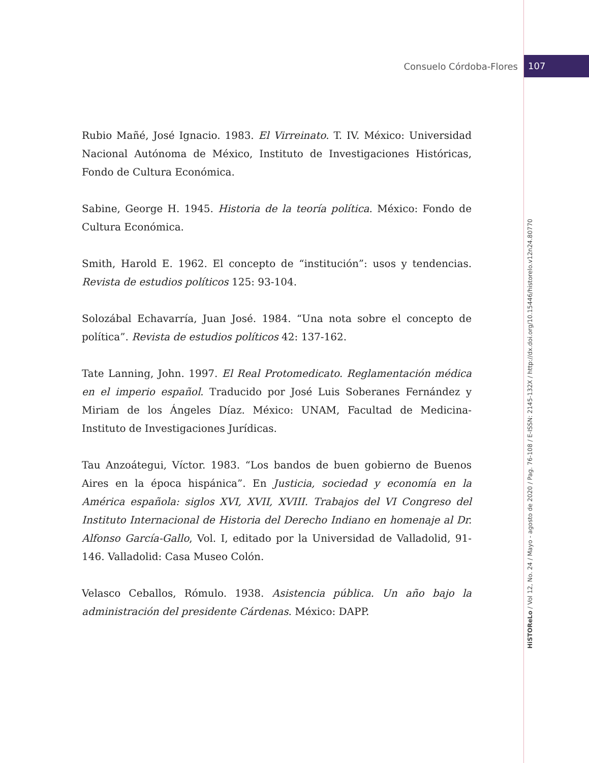Consuelo Córdoba-Flores 107
HiSTOReLo / Vol 12, No. 24 / Mayo - agosto de 2020 / Pag. 76-108 / E-ISSN: 2145-132X / http://dx.doi.org/10.15446/historelo.v12n24.80770
Rubio Mañé, José Ignacio. 1983. El Virreinato. T. IV. México: Universidad Nacional Autónoma de México, Instituto de Investigaciones Históricas, Fondo de Cultura Económica.
Sabine, George H. 1945. Historia de la teoría política. México: Fondo de Cultura Económica.
Smith, Harold E. 1962. El concepto de “institución”: usos y tendencias. Revista de estudios políticos 125: 93-104.
Solozábal Echavarría, Juan José. 1984. “Una nota sobre el concepto de política”. Revista de estudios políticos 42: 137-162.
Tate Lanning, John. 1997. El Real Protomedicato. Reglamentación médica en el imperio español. Traducido por José Luis Soberanes Fernández y Miriam de los Ángeles Díaz. México: UNAM, Facultad de Medicina-Instituto de Investigaciones Jurídicas.
Tau Anzoátegui, Víctor. 1983. “Los bandos de buen gobierno de Buenos Aires en la época hispánica”. En Justicia, sociedad y economía en la América española: siglos XVI, XVII, XVIII. Trabajos del VI Congreso del Instituto Internacional de Historia del Derecho Indiano en homenaje al Dr. Alfonso García-Gallo, Vol. I, editado por la Universidad de Valladolid, 91-146. Valladolid: Casa Museo Colón.
Velasco Ceballos, Rómulo. 1938. Asistencia pública. Un año bajo la administración del presidente Cárdenas. México: DAPP.